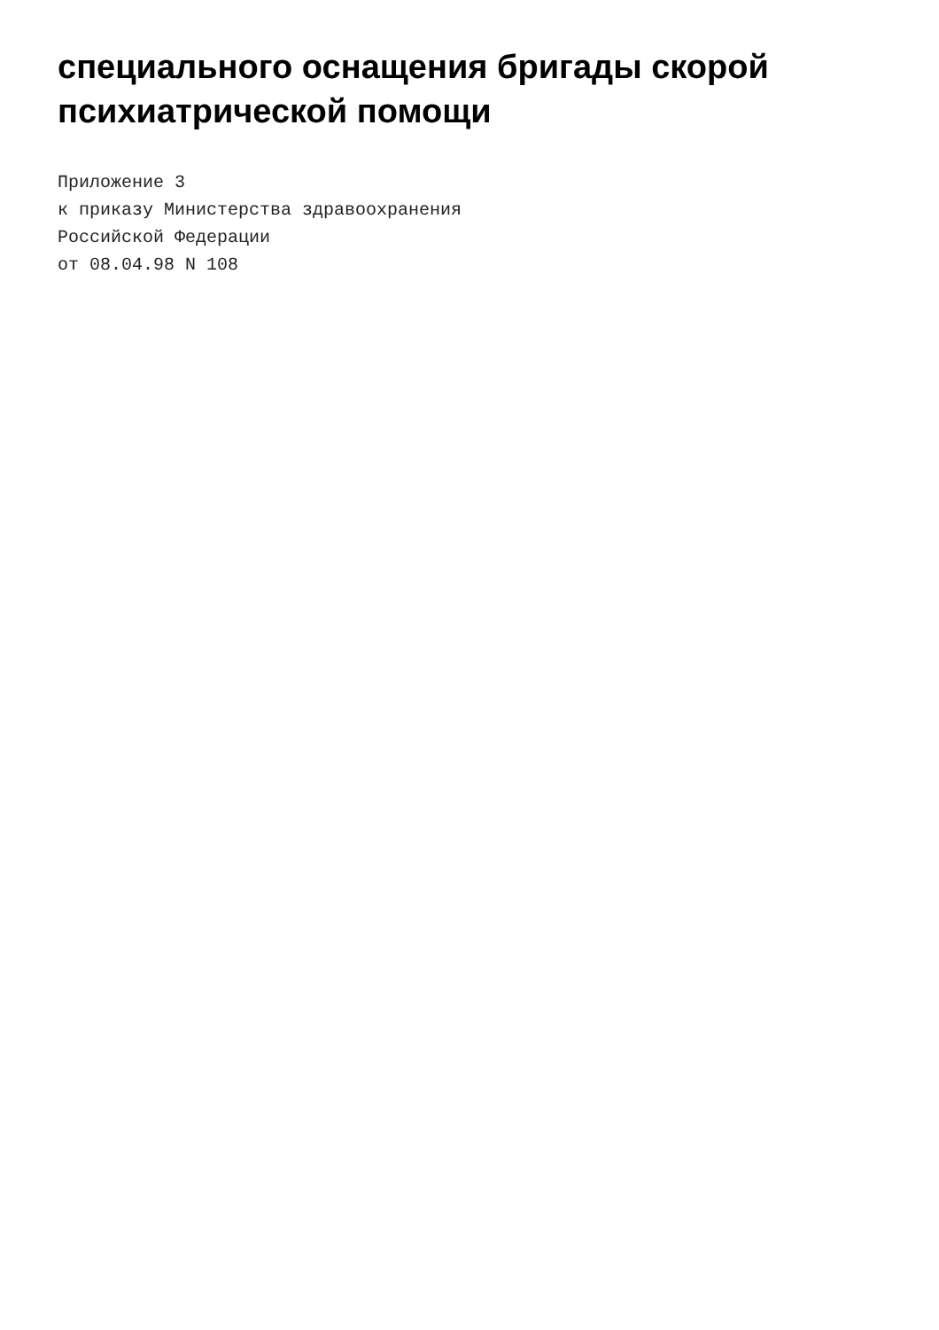специального оснащения бригады скорой
психиатрической помощи
Приложение 3 к приказу Министерства здравоохранения Российской Федерации от 08.04.98 N 108